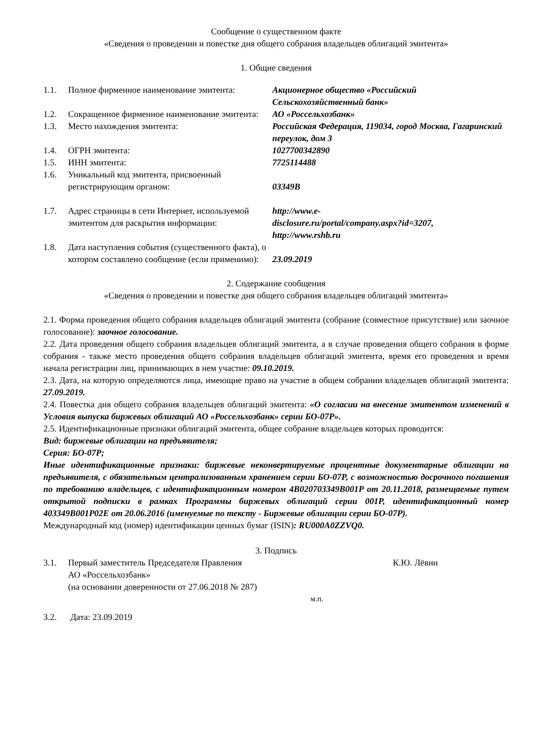Сообщение о существенном факте
«Сведения о проведении и повестке дня общего собрания владельцев облигаций эмитента»
1. Общие сведения
| 1.1. | Полное фирменное наименование эмитента: | Акционерное общество «Российский Сельскохозяйственный банк» |
| 1.2. | Сокращенное фирменное наименование эмитента: | АО «Россельхозбанк» |
| 1.3. | Место нахождения эмитента: | Российская Федерация, 119034, город Москва, Гагаринский переулок, дом 3 |
| 1.4. | ОГРН эмитента: | 1027700342890 |
| 1.5. | ИНН эмитента: | 7725114488 |
| 1.6. | Уникальный код эмитента, присвоенный регистрирующим органом: | 03349B |
| 1.7. | Адрес страницы в сети Интернет, используемой эмитентом для раскрытия информации: | http://www.e- disclosure.ru/portal/company.aspx?id=3207, http://www.rshb.ru |
| 1.8. | Дата наступления события (существенного факта), о котором составлено сообщение (если применимо): | 23.09.2019 |
2. Содержание сообщения
«Сведения о проведении и повестке дня общего собрания владельцев облигаций эмитента»
2.1. Форма проведения общего собрания владельцев облигаций эмитента (собрание (совместное присутствие) или заочное голосование): заочное голосование.
2.2. Дата проведения общего собрания владельцев облигаций эмитента, а в случае проведения общего собрания в форме собрания - также место проведения общего собрания владельцев облигаций эмитента, время его проведения и время начала регистрации лиц, принимающих в нем участие: 09.10.2019.
2.3. Дата, на которую определяются лица, имеющие право на участие в общем собрании владельцев облигаций эмитента: 27.09.2019.
2.4. Повестка дня общего собрания владельцев облигаций эмитента: «О согласии на внесение эмитентом изменений в Условия выпуска биржевых облигаций АО «Россельхозбанк» серии БО-07Р».
2.5. Идентификационные признаки облигаций эмитента, общее собрание владельцев которых проводится:
Вид: биржевые облигации на предъявителя;
Серия: БО-07Р;
Иные идентификационные признаки: биржевые неконвертируемые процентные документарные облигации на предъявителя, с обязательным централизованным хранением серии БО-07Р, с возможностью досрочного погашения по требованию владельцев, с идентификационным номером 4B020703349B001P от 20.11.2018, размещаемые путем открытой подписки в рамках Программы биржевых облигаций серии 001Р, идентификационный номер 403349B001P02E от 20.06.2016 (именуемые по тексту - Биржевые облигации серии БО-07Р).
Международный код (номер) идентификации ценных бумаг (ISIN): RU000A0ZZVQ0.
3. Подпись
| 3.1. | Первый заместитель Председателя Правления АО «Россельхозбанк» (на основании доверенности от 27.06.2018 № 287) | К.Ю. Лёвин |
м.п.
| 3.2. | Дата: 23.09.2019 |